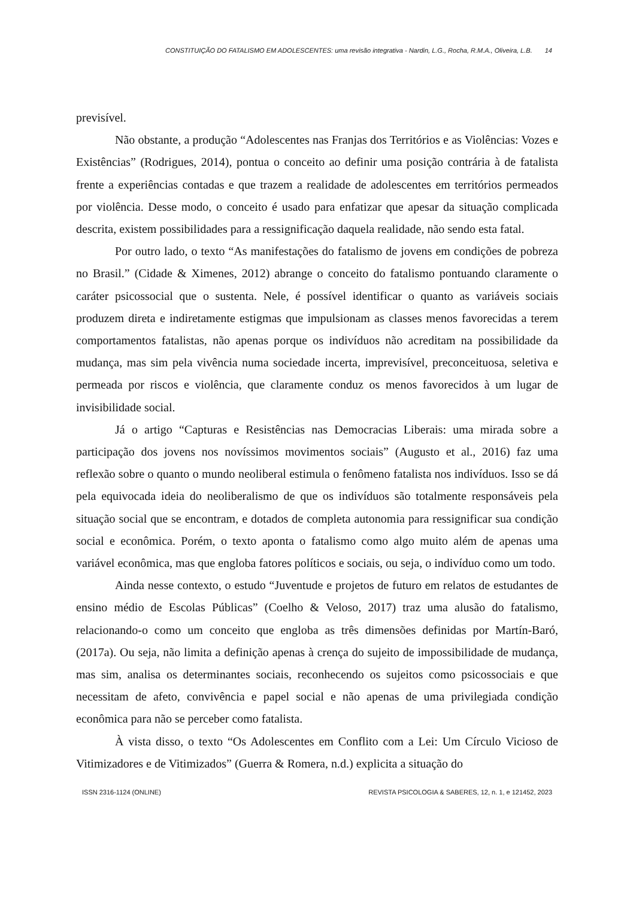CONSTITUIÇÃO DO FATALISMO EM ADOLESCENTES: uma revisão integrativa - Nardin, L.G., Rocha, R.M.A., Oliveira, L.B. 14
previsível.
Não obstante, a produção “Adolescentes nas Franjas dos Territórios e as Violências: Vozes e Existências” (Rodrigues, 2014), pontua o conceito ao definir uma posição contrária à de fatalista frente a experiências contadas e que trazem a realidade de adolescentes em territórios permeados por violência. Desse modo, o conceito é usado para enfatizar que apesar da situação complicada descrita, existem possibilidades para a ressignificação daquela realidade, não sendo esta fatal.
Por outro lado, o texto “As manifestações do fatalismo de jovens em condições de pobreza no Brasil.” (Cidade & Ximenes, 2012) abrange o conceito do fatalismo pontuando claramente o caráter psicossocial que o sustenta. Nele, é possível identificar o quanto as variáveis sociais produzem direta e indiretamente estigmas que impulsionam as classes menos favorecidas a terem comportamentos fatalistas, não apenas porque os indivíduos não acreditam na possibilidade da mudança, mas sim pela vivência numa sociedade incerta, imprevisível, preconceituosa, seletiva e permeada por riscos e violência, que claramente conduz os menos favorecidos à um lugar de invisibilidade social.
Já o artigo “Capturas e Resistências nas Democracias Liberais: uma mirada sobre a participação dos jovens nos novíssimos movimentos sociais” (Augusto et al., 2016) faz uma reflexão sobre o quanto o mundo neoliberal estimula o fenômeno fatalista nos indivíduos. Isso se dá pela equivocada ideia do neoliberalismo de que os indivíduos são totalmente responsáveis pela situação social que se encontram, e dotados de completa autonomia para ressignificar sua condição social e econômica. Porém, o texto aponta o fatalismo como algo muito além de apenas uma variável econômica, mas que engloba fatores políticos e sociais, ou seja, o indivíduo como um todo.
Ainda nesse contexto, o estudo “Juventude e projetos de futuro em relatos de estudantes de ensino médio de Escolas Públicas” (Coelho & Veloso, 2017) traz uma alusão do fatalismo, relacionando-o como um conceito que engloba as três dimensões definidas por Martín-Baró, (2017a). Ou seja, não limita a definição apenas à crença do sujeito de impossibilidade de mudança, mas sim, analisa os determinantes sociais, reconhecendo os sujeitos como psicossociais e que necessitam de afeto, convivência e papel social e não apenas de uma privilegiada condição econômica para não se perceber como fatalista.
À vista disso, o texto “Os Adolescentes em Conflito com a Lei: Um Círculo Vicioso de Vitimizadores e de Vitimizados” (Guerra & Romera, n.d.) explicita a situação do
ISSN 2316-1124 (ONLINE) REVISTA PSICOLOGIA & SABERES, 12, n. 1, e 121452, 2023